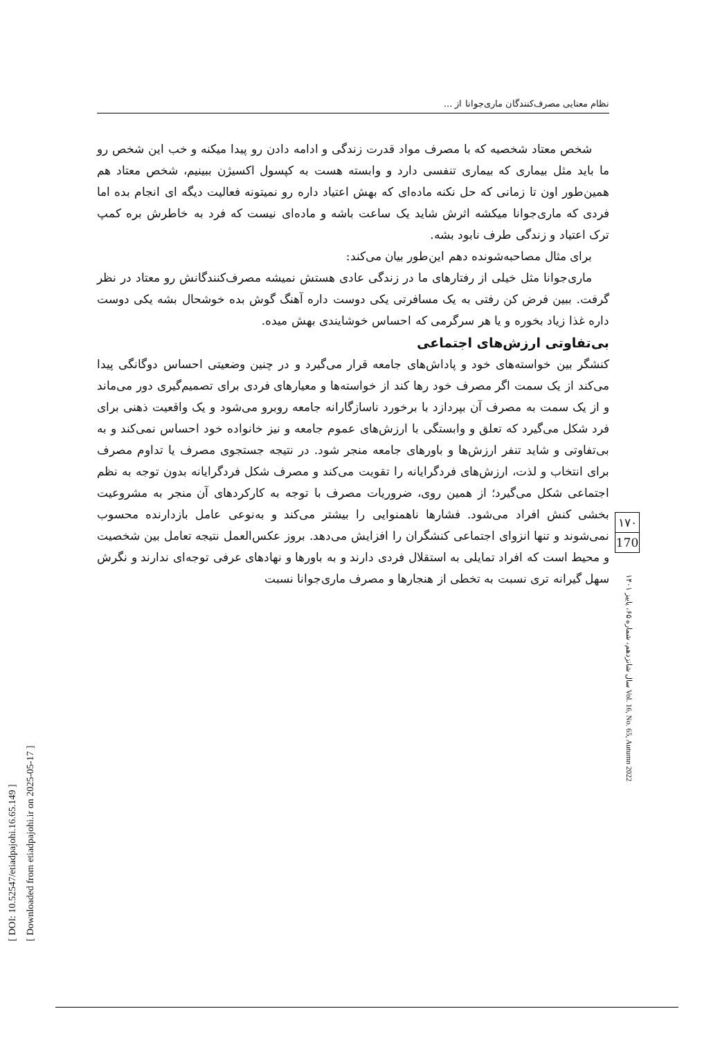نظام معنایی مصرف‌کنندگان ماری‌جوانا از ...
شخص معتاد شخصیه که با مصرف مواد قدرت زندگی و ادامه دادن رو پیدا میکنه و خب این شخص رو ما باید مثل بیماری که بیماری تنفسی دارد و وابسته هست به کپسول اکسیژن ببینیم، شخص معتاد هم همین‌طور اون تا زمانی که حل نکنه ماده‌ای که بهش اعتیاد داره رو نمیتونه فعالیت دیگه ای انجام بده اما فردی که ماری‌جوانا میکشه اثرش شاید یک ساعت باشه و ماده‌ای نیست که فرد به خاطرش بره کمپ ترک اعتیاد و زندگی طرف نابود بشه.
برای مثال مصاحبه‌شونده دهم این‌طور بیان می‌کند:
ماری‌جوانا مثل خیلی از رفتارهای ما در زندگی عادی هستش نمیشه مصرف‌کنندگانش رو معتاد در نظر گرفت. ببین فرض کن رفتی به یک مسافرتی یکی دوست داره آهنگ گوش بده خوشحال بشه یکی دوست داره غذا زیاد بخوره و یا هر سرگرمی که احساس خوشایندی بهش میده.
بی‌تفاوتی ارزش‌های اجتماعی
کنشگر بین خواسته‌های خود و پاداش‌های جامعه قرار می‌گیرد و در چنین وضعیتی احساس دوگانگی پیدا می‌کند از یک سمت اگر مصرف خود رها کند از خواسته‌ها و معیارهای فردی برای تصمیم‌گیری دور می‌ماند و از یک سمت به مصرف آن بپردازد با برخورد ناسازگارانه جامعه روبرو می‌شود و یک واقعیت ذهنی برای فرد شکل می‌گیرد که تعلق و وابستگی با ارزش‌های عموم جامعه و نیز خانواده خود احساس نمی‌کند و به بی‌تفاوتی و شاید تنفر ارزش‌ها و باورهای جامعه منجر شود. در نتیجه جستجوی مصرف یا تداوم مصرف برای انتخاب و لذت، ارزش‌های فردگرایانه را تقویت می‌کند و مصرف شکل فردگرایانه بدون توجه به نظم اجتماعی شکل می‌گیرد؛ از همین روی، ضروریات مصرف با توجه به کارکردهای آن منجر به مشروعیت بخشی کنش افراد می‌شود. فشارها ناهمنوایی را بیشتر می‌کند و به‌نوعی عامل بازدارنده محسوب نمی‌شوند و تنها انزوای اجتماعی کنشگران را افزایش می‌دهد. بروز عکس‌العمل نتیجه تعامل بین شخصیت و محیط است که افراد تمایلی به استقلال فردی دارند و به باورها و نهادهای عرفی توجه‌ای ندارند و نگرش سهل گیرانه تری نسبت به تخطی از هنجارها و مصرف ماری‌جوانا نسبت
۱۷۰
170
سال شانزدهم، شماره ۶۵، پاییز ۱۴۰۱ Vol. 16, No. 65, Autumn 2022
[ DOI: 10.52547/etiadpajohi.16.65.149 ]
[ Downloaded from etiadpajohi.ir on 2025-05-17 ]